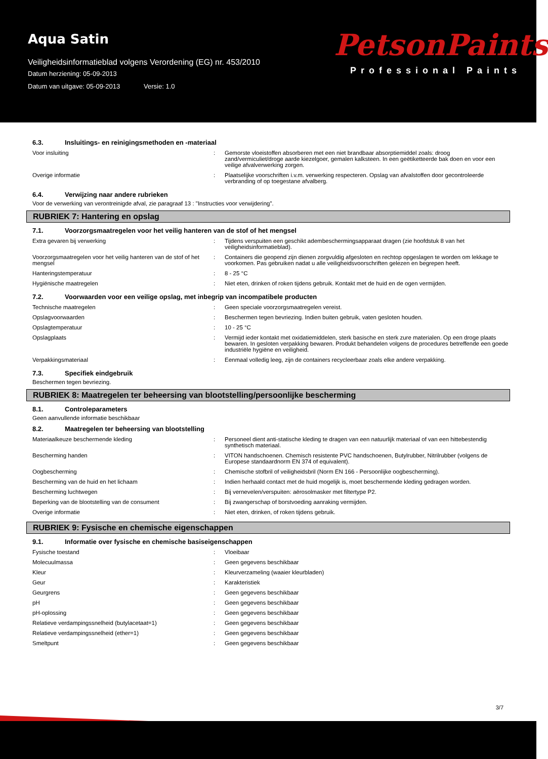Aqua Satin
Veiligheidsinformatieblad volgens Verordening (EG) nr. 453/2010
Datum herziening: 05-09-2013
Datum van uitgave: 05-09-2013 Versie: 1.0
PetsonPaints
Professional Paints
6.3. Insluitings- en reinigingsmethoden en -materiaal
| Voor insluiting | : | Gemorste vloeistoffen absorberen met een niet brandbaar absorptiemiddel zoals: droog zand/vermiculiet/droge aarde kiezelgoer, gemalen kalksteen. In een geëtiketteerde bak doen en voor een veilige afvalverwerking zorgen. |
| Overige informatie | : | Plaatselijke voorschriften i.v.m. verwerking respecteren. Opslag van afvalstoffen door gecontroleerde verbranding of op toegestane afvalberg. |
6.4. Verwijzing naar andere rubrieken
Voor de verwerking van verontreinigde afval, zie paragraaf 13 : "Instructies voor verwijdering".
RUBRIEK 7: Hantering en opslag
7.1. Voorzorgsmaatregelen voor het veilig hanteren van de stof of het mengsel
| Extra gevaren bij verwerking | : | Tijdens verspuiten een geschikt adembeschermingsapparaat dragen (zie hoofdstuk 8 van het veiligheidsinformatieblad). |
| Voorzorgsmaatregelen voor het veilig hanteren van de stof of het mengsel | : | Containers die geopend zijn dienen zorgvuldig afgesloten en rechtop opgeslagen te worden om lekkage te voorkomen. Pas gebruiken nadat u alle veiligheidsvoorschriften gelezen en begrepen heeft. |
| Hanteringstemperatuur | : | 8 - 25 °C |
| Hygiënische maatregelen | : | Niet eten, drinken of roken tijdens gebruik. Kontakt met de huid en de ogen vermijden. |
7.2. Voorwaarden voor een veilige opslag, met inbegrip van incompatibele producten
| Technische maatregelen | : | Geen speciale voorzorgsmaatregelen vereist. |
| Opslagvoorwaarden | : | Beschermen tegen bevriezing. Indien buiten gebruik, vaten gesloten houden. |
| Opslagtemperatuur | : | 10 - 25 °C |
| Opslagplaats | : | Vermijd ieder kontakt met oxidatiemiddelen, sterk basische en sterk zure materialen. Op een droge plaats bewaren. In gesloten verpakking bewaren. Produkt behandelen volgens de procedures betreffende een goede industriële hygiëne en veiligheid. |
| Verpakkingsmateriaal | : | Eenmaal volledig leeg, zijn de containers recycleerbaar zoals elke andere verpakking. |
7.3. Specifiek eindgebruik
Beschermen tegen bevriezing.
RUBRIEK 8: Maatregelen ter beheersing van blootstelling/persoonlijke bescherming
8.1. Controleparameters
Geen aanvullende informatie beschikbaar
8.2. Maatregelen ter beheersing van blootstelling
| Materiaalkeuze beschermende kleding | : | Personeel dient anti-statische kleding te dragen van een natuurlijk materiaal of van een hittebestendig synthetisch materiaal. |
| Bescherming handen | : | VITON handschoenen. Chemisch resistente PVC handschoenen, Butylrubber, Nitrilrubber (volgens de Europese standaardnorm EN 374 of equivalent). |
| Oogbescherming | : | Chemische stofbril of veiligheidsbril (Norm EN 166 - Persoonlijke oogbescherming). |
| Bescherming van de huid en het lichaam | : | Indien herhaald contact met de huid mogelijk is, moet beschermende kleding gedragen worden. |
| Bescherming luchtwegen | : | Bij vernevelen/verspuiten: aërosolmasker met filtertype P2. |
| Beperking van de blootstelling van de consument | : | Bij zwangerschap of borstvoeding aanraking vermijden. |
| Overige informatie | : | Niet eten, drinken, of roken tijdens gebruik. |
RUBRIEK 9: Fysische en chemische eigenschappen
9.1. Informatie over fysische en chemische basiseigenschappen
| Fysische toestand | : | Vloeibaar |
| Molecuulmassa | : | Geen gegevens beschikbaar |
| Kleur | : | Kleurverzameling (waaier kleurbladen) |
| Geur | : | Karakteristiek |
| Geurgrens | : | Geen gegevens beschikbaar |
| pH | : | Geen gegevens beschikbaar |
| pH-oplossing | : | Geen gegevens beschikbaar |
| Relatieve verdampingssnelheid (butylacetaat=1) | : | Geen gegevens beschikbaar |
| Relatieve verdampingssnelheid (ether=1) | : | Geen gegevens beschikbaar |
| Smeltpunt | : | Geen gegevens beschikbaar |
3/7